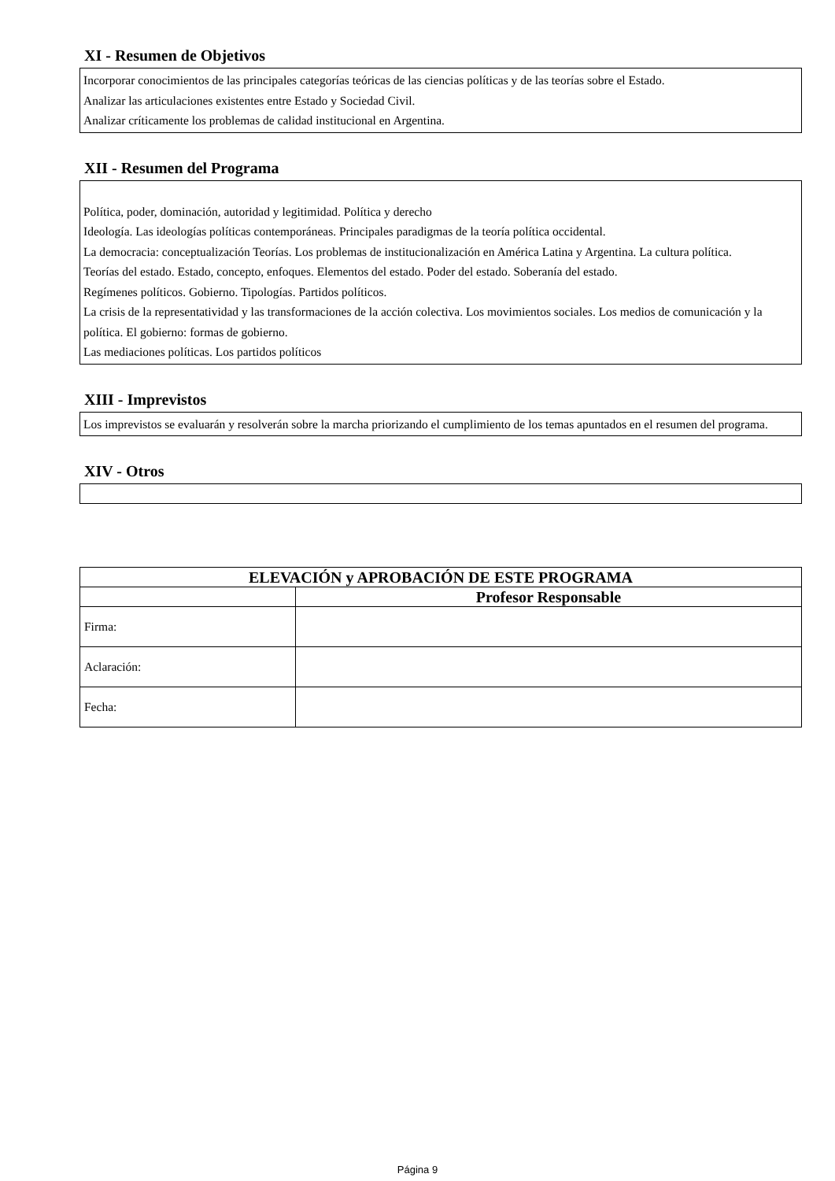XI - Resumen de Objetivos
Incorporar conocimientos de las principales categorías teóricas de las ciencias políticas y de las teorías sobre el Estado.
Analizar las articulaciones existentes entre Estado y Sociedad Civil.
Analizar críticamente los problemas de calidad institucional en Argentina.
XII - Resumen del Programa
Política, poder, dominación, autoridad y legitimidad. Política y derecho
Ideología. Las ideologías políticas contemporáneas. Principales paradigmas de la teoría política occidental.
La democracia: conceptualización Teorías. Los problemas de institucionalización en América Latina y Argentina. La cultura política.
Teorías del estado. Estado, concepto, enfoques. Elementos del estado. Poder del estado. Soberanía del estado.
Regímenes políticos. Gobierno. Tipologías. Partidos políticos.
La crisis de la representatividad y las transformaciones de la acción colectiva. Los movimientos sociales. Los medios de comunicación y la política. El gobierno: formas de gobierno.
Las mediaciones políticas. Los partidos políticos
XIII - Imprevistos
Los imprevistos se evaluarán y resolverán sobre la marcha priorizando el cumplimiento de los temas apuntados en el resumen del programa.
XIV - Otros
| ELEVACIÓN y APROBACIÓN DE ESTE PROGRAMA | |
| --- | --- |
| | Profesor Responsable |
| Firma: | |
| Aclaración: | |
| Fecha: | |
Página 9